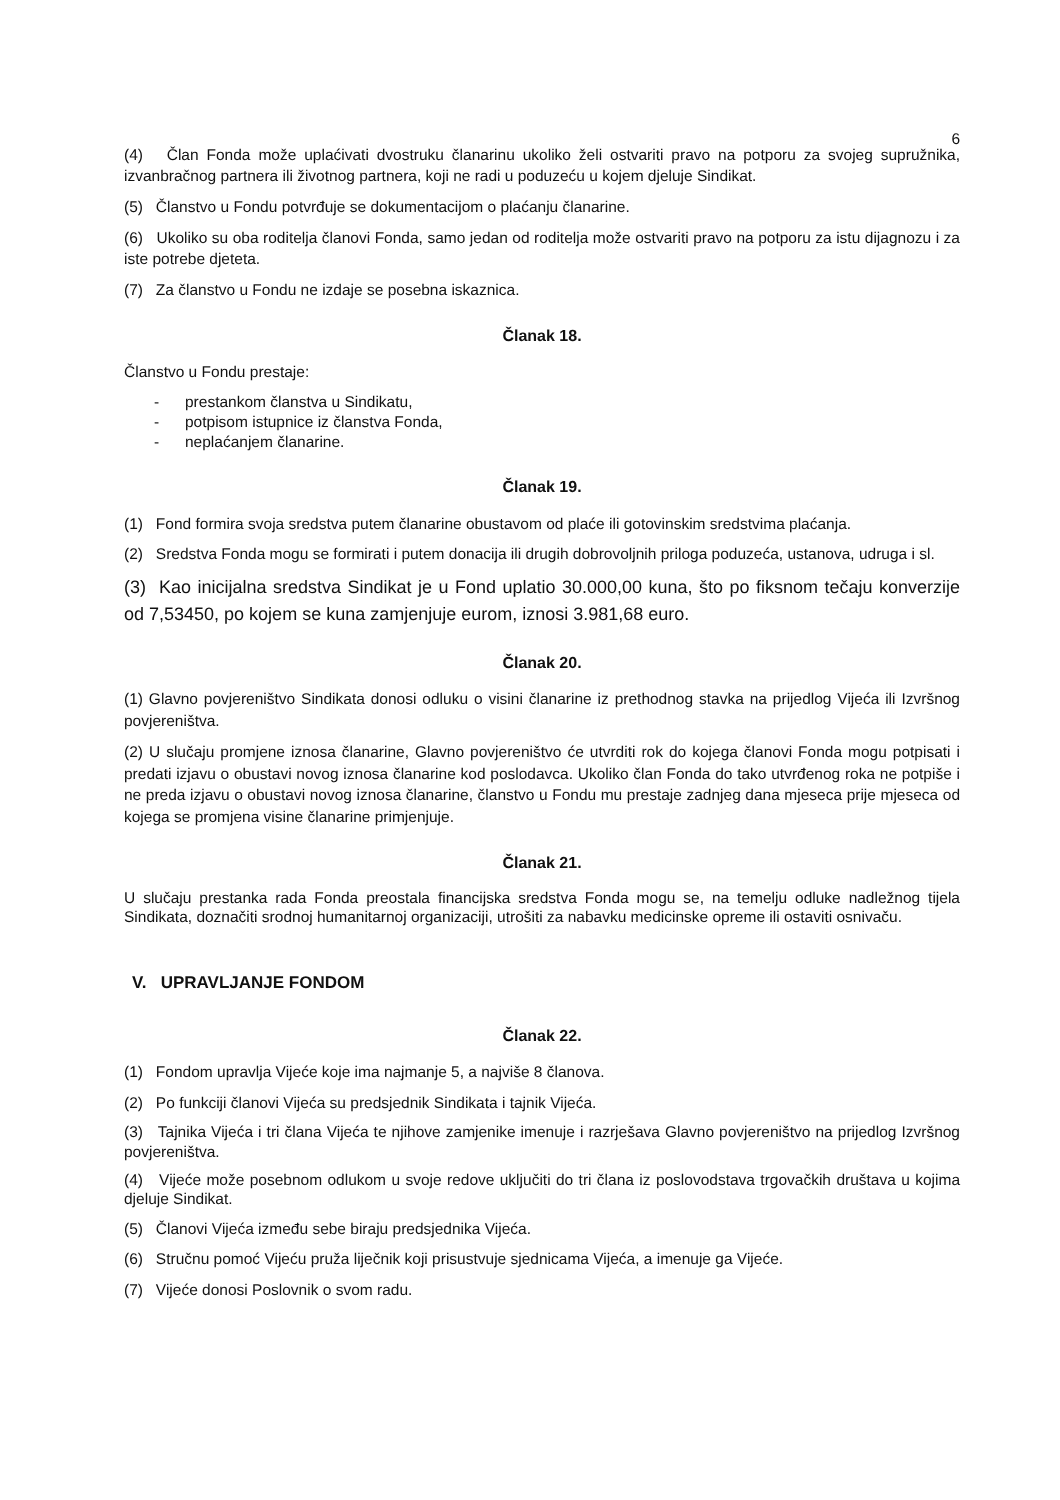6
(4) Član Fonda može uplaćivati dvostruku članarinu ukoliko želi ostvariti pravo na potporu za svojeg supružnika, izvanbračnog partnera ili životnog partnera, koji ne radi u poduzeću u kojem djeluje Sindikat.
(5) Članstvo u Fondu potvrđuje se dokumentacijom o plaćanju članarine.
(6) Ukoliko su oba roditelja članovi Fonda, samo jedan od roditelja može ostvariti pravo na potporu za istu dijagnozu i za iste potrebe djeteta.
(7) Za članstvo u Fondu ne izdaje se posebna iskaznica.
Članak 18.
Članstvo u Fondu prestaje:
- prestankom članstva u Sindikatu,
- potpisom istupnice iz članstva Fonda,
- neplaćanjem članarine.
Članak 19.
(1) Fond formira svoja sredstva putem članarine obustavom od plaće ili gotovinskim sredstvima plaćanja.
(2) Sredstva Fonda mogu se formirati i putem donacija ili drugih dobrovoljnih priloga poduzeća, ustanova, udruga i sl.
(3) Kao inicijalna sredstva Sindikat je u Fond uplatio 30.000,00 kuna, što po fiksnom tečaju konverzije od 7,53450, po kojem se kuna zamjenjuje eurom, iznosi 3.981,68 euro.
Članak 20.
(1) Glavno povjereništvo Sindikata donosi odluku o visini članarine iz prethodnog stavka na prijedlog Vijeća ili Izvršnog povjereništva.
(2) U slučaju promjene iznosa članarine, Glavno povjereništvo će utvrditi rok do kojega članovi Fonda mogu potpisati i predati izjavu o obustavi novog iznosa članarine kod poslodavca. Ukoliko član Fonda do tako utvrđenog roka ne potpiše i ne preda izjavu o obustavi novog iznosa članarine, članstvo u Fondu mu prestaje zadnjeg dana mjeseca prije mjeseca od kojega se promjena visine članarine primjenjuje.
Članak 21.
U slučaju prestanka rada Fonda preostala financijska sredstva Fonda mogu se, na temelju odluke nadležnog tijela Sindikata, doznačiti srodnoj humanitarnoj organizaciji, utrošiti za nabavku medicinske opreme ili ostaviti osnivaču.
V. UPRAVLJANJE FONDOM
Članak 22.
(1) Fondom upravlja Vijeće koje ima najmanje 5, a najviše 8 članova.
(2) Po funkciji članovi Vijeća su predsjednik Sindikata i tajnik Vijeća.
(3) Tajnika Vijeća i tri člana Vijeća te njihove zamjenike imenuje i razrješava Glavno povjereništvo na prijedlog Izvršnog povjereništva.
(4) Vijeće može posebnom odlukom u svoje redove uključiti do tri člana iz poslovodstava trgovačkih društava u kojima djeluje Sindikat.
(5) Članovi Vijeća između sebe biraju predsjednika Vijeća.
(6) Stručnu pomoć Vijeću pruža liječnik koji prisustvuje sjednicama Vijeća, a imenuje ga Vijeće.
(7) Vijeće donosi Poslovnik o svom radu.